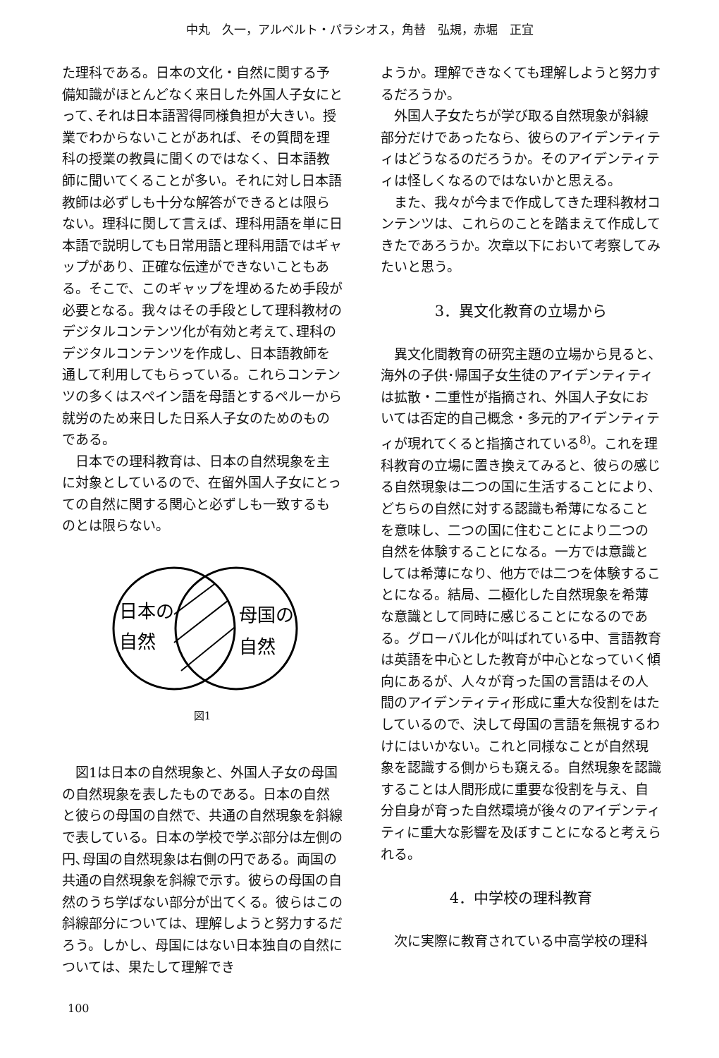中丸　久一，アルベルト・パラシオス，角替　弘規，赤堀　正宜
た理科である。日本の文化・自然に関する予備知識がほとんどなく来日した外国人子女にとって､それは日本語習得同様負担が大きい。授業でわからないことがあれば、その質問を理科の授業の教員に聞くのではなく、日本語教師に聞いてくることが多い。それに対し日本語教師は必ずしも十分な解答ができるとは限らない。理科に関して言えば、理科用語を単に日本語で説明しても日常用語と理科用語ではギャップがあり、正確な伝達ができないこともある。そこで、このギャップを埋めるため手段が必要となる。我々はその手段として理科教材のデジタルコンテンツ化が有効と考えて､理科のデジタルコンテンツを作成し、日本語教師を通して利用してもらっている。これらコンテンツの多くはスペイン語を母語とするペルーから就労のため来日した日系人子女のためのものである。
日本での理科教育は、日本の自然現象を主に対象としているので、在留外国人子女にとっての自然に関する関心と必ずしも一致するものとは限らない。
日本の
自然
母国の
自然
図1
図1は日本の自然現象と、外国人子女の母国の自然現象を表したものである。日本の自然と彼らの母国の自然で、共通の自然現象を斜線で表している。日本の学校で学ぶ部分は左側の円､母国の自然現象は右側の円である。両国の共通の自然現象を斜線で示す。彼らの母国の自然のうち学ばない部分が出てくる。彼らはこの斜線部分については、理解しようと努力するだろう。しかし、母国にはない日本独自の自然については、果たして理解でき
ようか。理解できなくても理解しようと努力するだろうか。
外国人子女たちが学び取る自然現象が斜線部分だけであったなら、彼らのアイデンティティはどうなるのだろうか。そのアイデンティティは怪しくなるのではないかと思える。
また、我々が今まで作成してきた理科教材コンテンツは、これらのことを踏まえて作成してきたであろうか。次章以下において考察してみたいと思う。
3．異文化教育の立場から
異文化間教育の研究主題の立場から見ると､海外の子供･帰国子女生徒のアイデンティティは拡散・二重性が指摘され、外国人子女においては否定的自己概念・多元的アイデンティティが現れてくると指摘されている<sup>8)</sup>。これを理科教育の立場に置き換えてみると、彼らの感じる自然現象は二つの国に生活することにより、どちらの自然に対する認識も希薄になることを意味し、二つの国に住むことにより二つの自然を体験することになる。一方では意識としては希薄になり、他方では二つを体験することになる。結局、二極化した自然現象を希薄な意識として同時に感じることになるのである。グローバル化が叫ばれている中、言語教育は英語を中心とした教育が中心となっていく傾向にあるが、人々が育った国の言語はその人間のアイデンティティ形成に重大な役割をはたしているので、決して母国の言語を無視するわけにはいかない。これと同様なことが自然現象を認識する側からも窺える。自然現象を認識することは人間形成に重要な役割を与え、自分自身が育った自然環境が後々のアイデンティティに重大な影響を及ぼすことになると考えられる。
4．中学校の理科教育
次に実際に教育されている中高学校の理科
100